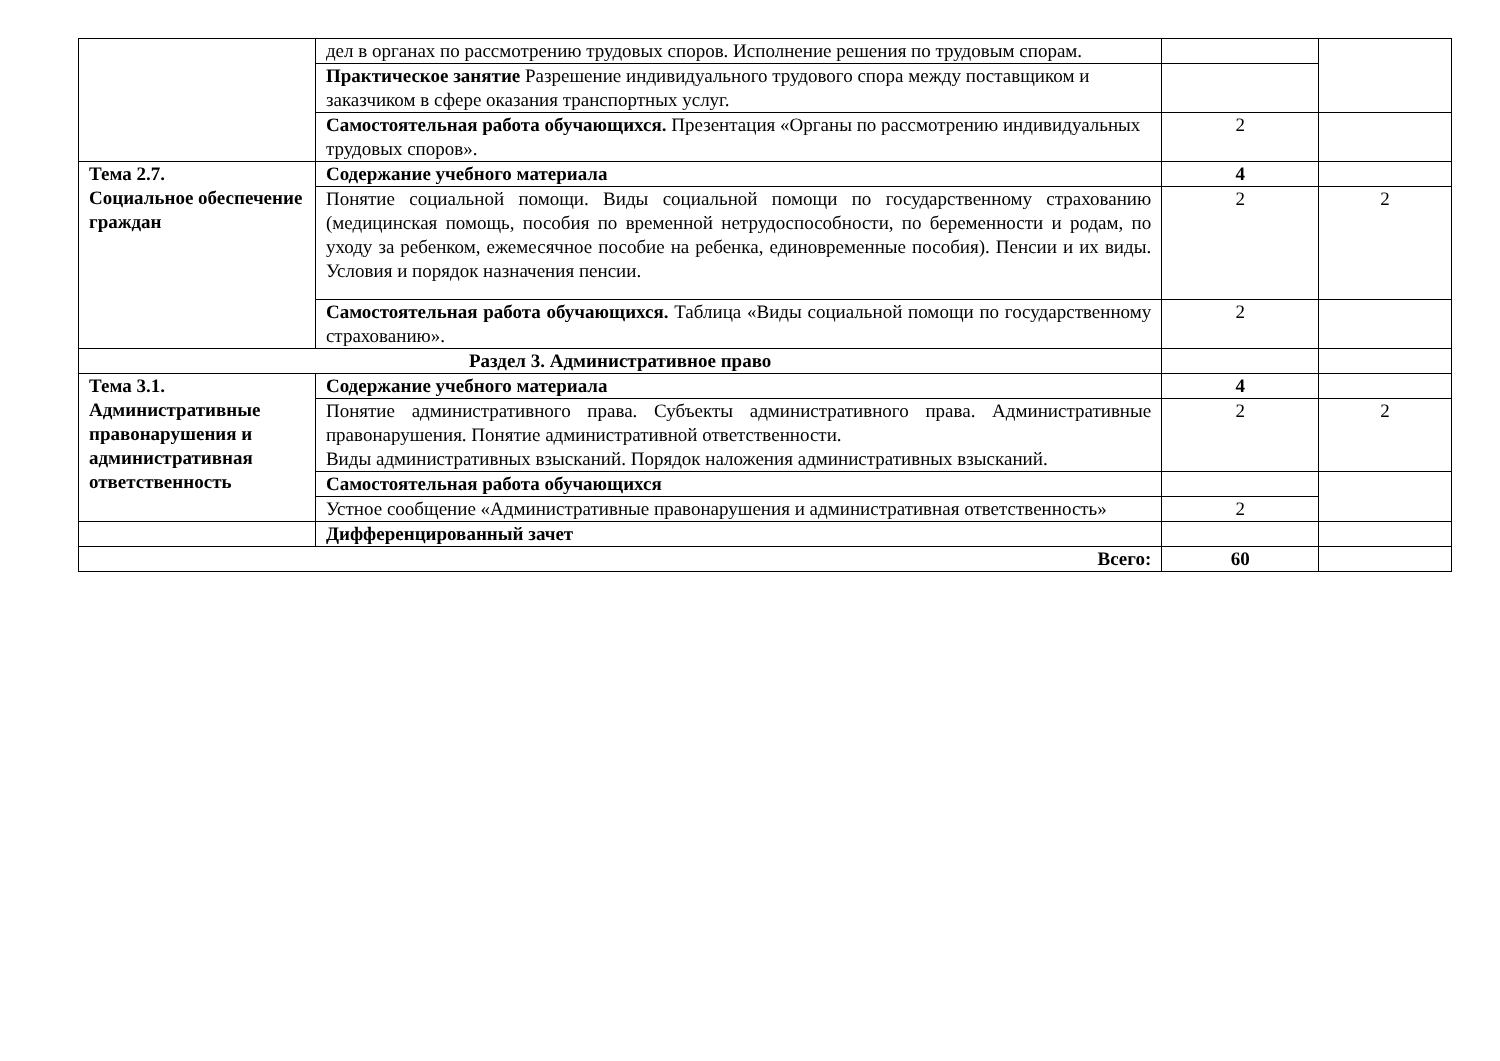| | дел в органах по рассмотрению трудовых споров. Исполнение решения по трудовым спорам. | | |
| | Практическое занятие Разрешение индивидуального трудового спора между поставщиком и заказчиком в сфере оказания транспортных услуг. | | |
| | Самостоятельная работа обучающихся. Презентация «Органы по рассмотрению индивидуальных трудовых споров». | 2 | |
| Тема 2.7. Социальное обеспечение граждан | Содержание учебного материала | 4 | |
| | Понятие социальной помощи. Виды социальной помощи по государственному страхованию (медицинская помощь, пособия по временной нетрудоспособности, по беременности и родам, по уходу за ребенком, ежемесячное пособие на ребенка, единовременные пособия). Пенсии и их виды. Условия и порядок назначения пенсии. | 2 | 2 |
| | Самостоятельная работа обучающихся. Таблица «Виды социальной помощи по государственному страхованию». | 2 | |
| Раздел 3. Административное право | | | |
| Тема 3.1. Административные правонарушения и административная ответственность | Содержание учебного материала | 4 | |
| | Понятие административного права. Субъекты административного права. Административные правонарушения. Понятие административной ответственности. Виды административных взысканий. Порядок наложения административных взысканий. | 2 | 2 |
| | Самостоятельная работа обучающихся | | |
| | Устное сообщение «Административные правонарушения и административная ответственность» | 2 | |
| | Дифференцированный зачет | | |
| Всего: | | 60 | |